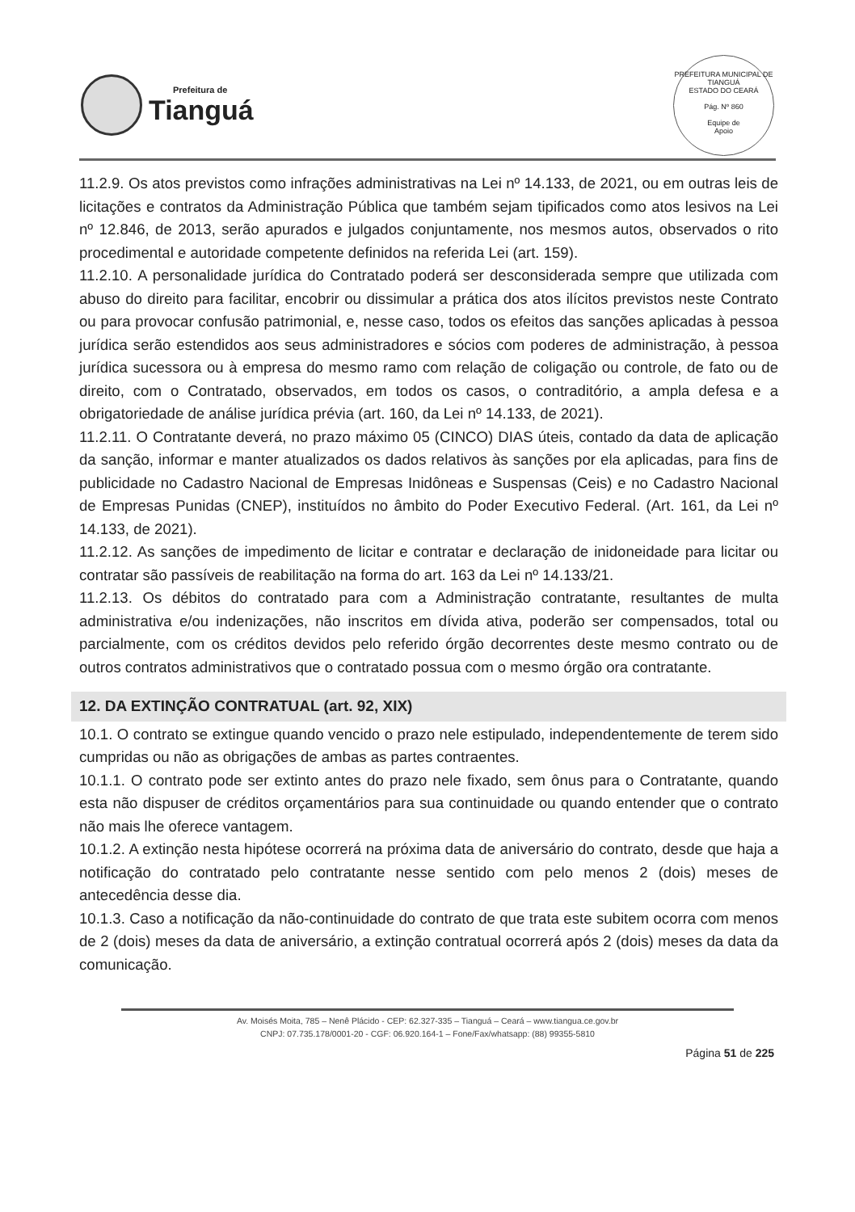Prefeitura de
Tianguá
PREFEITURA MUNICIPAL DE TIANGUÁ
ESTADO DO CEARÁ
Pág. Nº 860
Equipe de
Apoio
11.2.9. Os atos previstos como infrações administrativas na Lei nº 14.133, de 2021, ou em outras leis de licitações e contratos da Administração Pública que também sejam tipificados como atos lesivos na Lei nº 12.846, de 2013, serão apurados e julgados conjuntamente, nos mesmos autos, observados o rito procedimental e autoridade competente definidos na referida Lei (art. 159).
11.2.10. A personalidade jurídica do Contratado poderá ser desconsiderada sempre que utilizada com abuso do direito para facilitar, encobrir ou dissimular a prática dos atos ilícitos previstos neste Contrato ou para provocar confusão patrimonial, e, nesse caso, todos os efeitos das sanções aplicadas à pessoa jurídica serão estendidos aos seus administradores e sócios com poderes de administração, à pessoa jurídica sucessora ou à empresa do mesmo ramo com relação de coligação ou controle, de fato ou de direito, com o Contratado, observados, em todos os casos, o contraditório, a ampla defesa e a obrigatoriedade de análise jurídica prévia (art. 160, da Lei nº 14.133, de 2021).
11.2.11. O Contratante deverá, no prazo máximo 05 (CINCO) DIAS úteis, contado da data de aplicação da sanção, informar e manter atualizados os dados relativos às sanções por ela aplicadas, para fins de publicidade no Cadastro Nacional de Empresas Inidôneas e Suspensas (Ceis) e no Cadastro Nacional de Empresas Punidas (CNEP), instituídos no âmbito do Poder Executivo Federal. (Art. 161, da Lei nº 14.133, de 2021).
11.2.12. As sanções de impedimento de licitar e contratar e declaração de inidoneidade para licitar ou contratar são passíveis de reabilitação na forma do art. 163 da Lei nº 14.133/21.
11.2.13. Os débitos do contratado para com a Administração contratante, resultantes de multa administrativa e/ou indenizações, não inscritos em dívida ativa, poderão ser compensados, total ou parcialmente, com os créditos devidos pelo referido órgão decorrentes deste mesmo contrato ou de outros contratos administrativos que o contratado possua com o mesmo órgão ora contratante.
12. DA EXTINÇÃO CONTRATUAL (art. 92, XIX)
10.1. O contrato se extingue quando vencido o prazo nele estipulado, independentemente de terem sido cumpridas ou não as obrigações de ambas as partes contraentes.
10.1.1. O contrato pode ser extinto antes do prazo nele fixado, sem ônus para o Contratante, quando esta não dispuser de créditos orçamentários para sua continuidade ou quando entender que o contrato não mais lhe oferece vantagem.
10.1.2. A extinção nesta hipótese ocorrerá na próxima data de aniversário do contrato, desde que haja a notificação do contratado pelo contratante nesse sentido com pelo menos 2 (dois) meses de antecedência desse dia.
10.1.3. Caso a notificação da não-continuidade do contrato de que trata este subitem ocorra com menos de 2 (dois) meses da data de aniversário, a extinção contratual ocorrerá após 2 (dois) meses da data da comunicação.
Av. Moisés Moita, 785 – Nenê Plácido - CEP: 62.327-335 – Tianguá – Ceará – www.tiangua.ce.gov.br
CNPJ: 07.735.178/0001-20 - CGF: 06.920.164-1 – Fone/Fax/whatsapp: (88) 99355-5810
Página 51 de 225